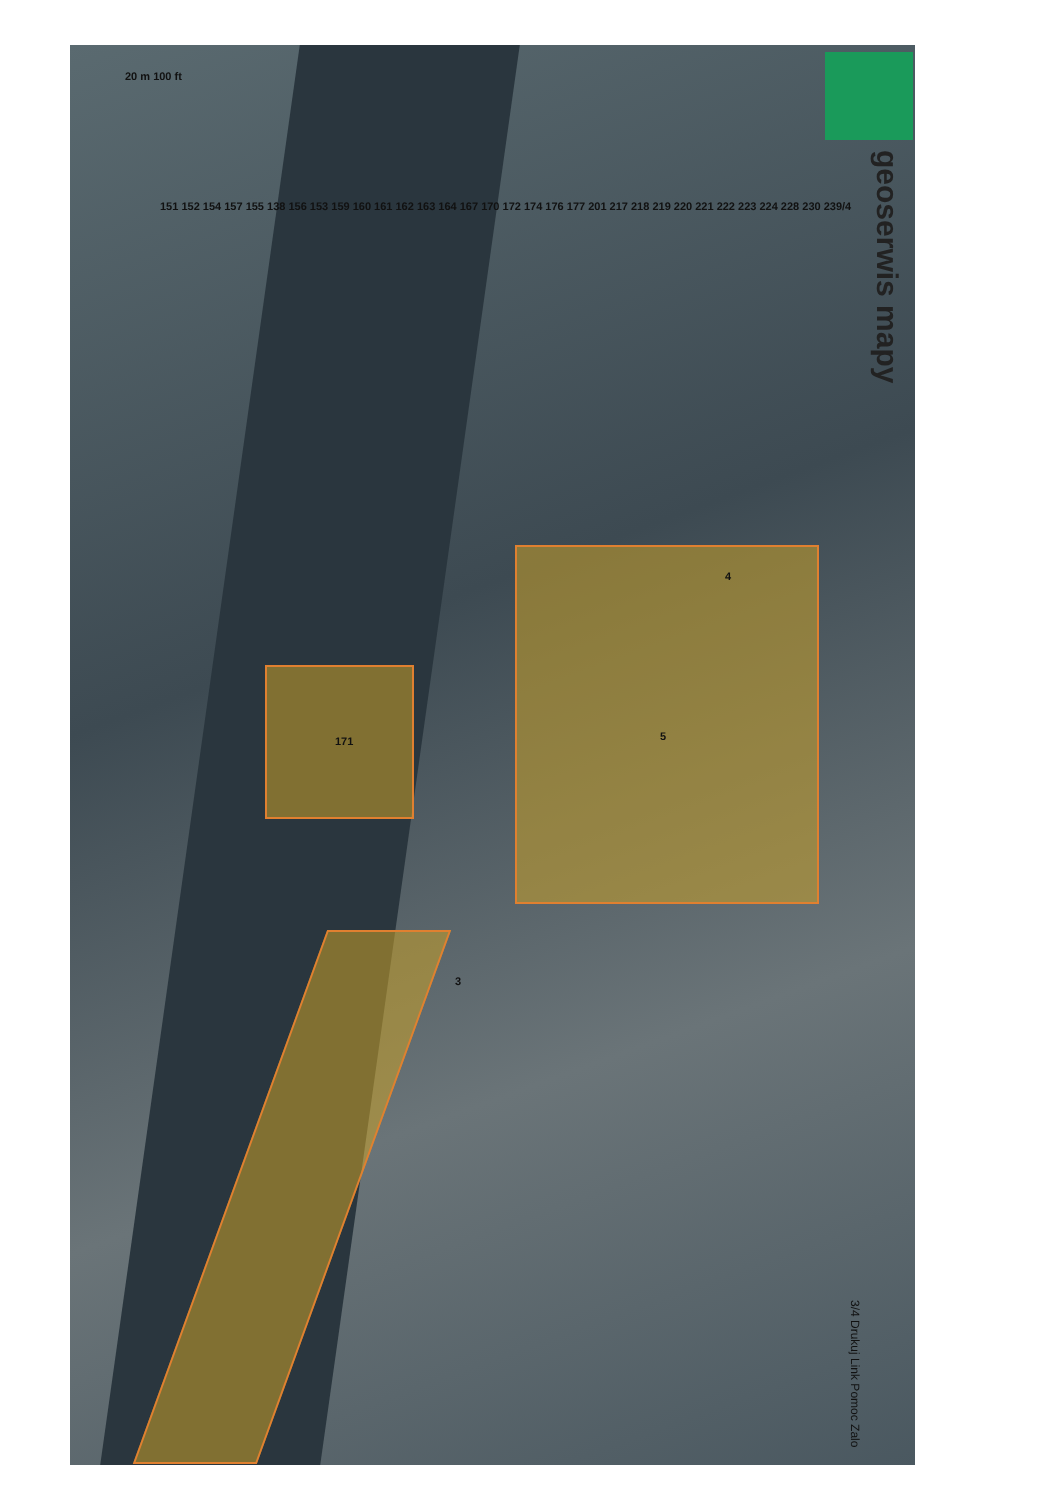geoserwis mapy
20 m 100 ft
5
171
3
4
151 152 154 157 155 138 156 153 159 160 161 162 163 164 167 170 172 174 176 177 201 217 218 219 220 221 222 223 224 228 230 239/4
3/4 Drukuj Link Pomoc Zalo